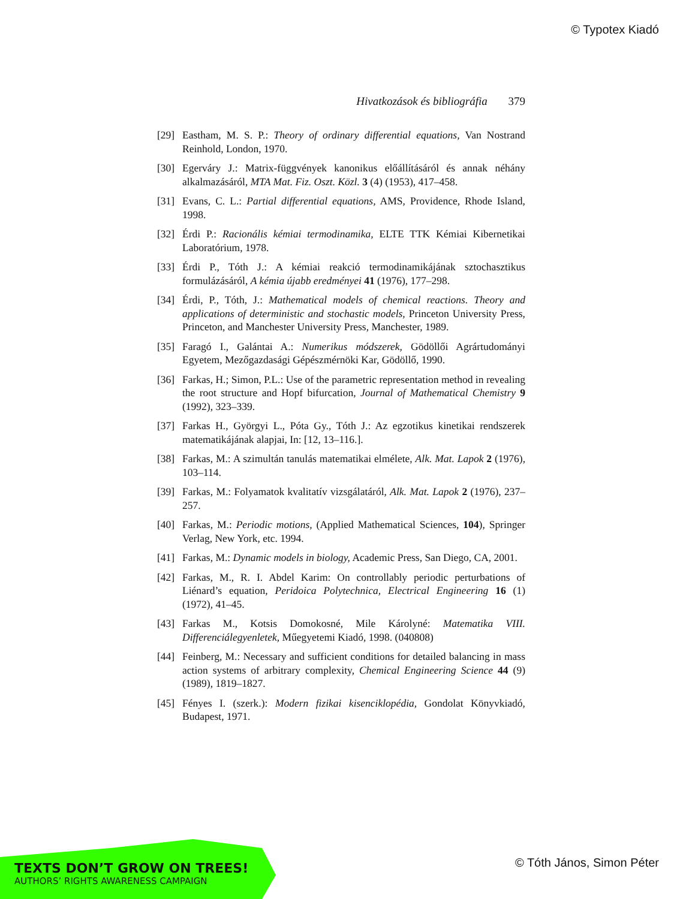© Typotex Kiadó
Hivatkozások és bibliográfia 379
[29] Eastham, M. S. P.: Theory of ordinary differential equations, Van Nostrand Reinhold, London, 1970.
[30] Egerváry J.: Matrix-függvények kanonikus előállításáról és annak néhány alkalmazásáról, MTA Mat. Fiz. Oszt. Közl. 3 (4) (1953), 417–458.
[31] Evans, C. L.: Partial differential equations, AMS, Providence, Rhode Island, 1998.
[32] Érdi P.: Racionális kémiai termodinamika, ELTE TTK Kémiai Kibernetikai Laboratórium, 1978.
[33] Érdi P., Tóth J.: A kémiai reakció termodinamikájának sztochasztikus formulázásáról, A kémia újabb eredményei 41 (1976), 177–298.
[34] Érdi, P., Tóth, J.: Mathematical models of chemical reactions. Theory and applications of deterministic and stochastic models, Princeton University Press, Princeton, and Manchester University Press, Manchester, 1989.
[35] Faragó I., Galántai A.: Numerikus módszerek, Gödöllői Agrártudományi Egyetem, Mezőgazdasági Gépészmérnöki Kar, Gödöllő, 1990.
[36] Farkas, H.; Simon, P.L.: Use of the parametric representation method in revealing the root structure and Hopf bifurcation, Journal of Mathematical Chemistry 9 (1992), 323–339.
[37] Farkas H., Györgyi L., Póta Gy., Tóth J.: Az egzotikus kinetikai rendszerek matematikájának alapjai, In: [12, 13–116.].
[38] Farkas, M.: A szimultán tanulás matematikai elmélete, Alk. Mat. Lapok 2 (1976), 103–114.
[39] Farkas, M.: Folyamatok kvalitatív vizsgálatáról, Alk. Mat. Lapok 2 (1976), 237–257.
[40] Farkas, M.: Periodic motions, (Applied Mathematical Sciences, 104), Springer Verlag, New York, etc. 1994.
[41] Farkas, M.: Dynamic models in biology, Academic Press, San Diego, CA, 2001.
[42] Farkas, M., R. I. Abdel Karim: On controllably periodic perturbations of Liénard’s equation, Peridoica Polytechnica, Electrical Engineering 16 (1) (1972), 41–45.
[43] Farkas M., Kotsis Domokosné, Mile Károlyné: Matematika VIII. Differenciálegyenletek, Műegyetemi Kiadó, 1998. (040808)
[44] Feinberg, M.: Necessary and sufficient conditions for detailed balancing in mass action systems of arbitrary complexity, Chemical Engineering Science 44 (9) (1989), 1819–1827.
[45] Fényes I. (szerk.): Modern fizikai kisenciklopédia, Gondolat Könyvkiadó, Budapest, 1971.
TEXTS DON’T GROW ON TREES!
AUTHORS’ RIGHTS AWARENESS CAMPAIGN
© Tóth János, Simon Péter